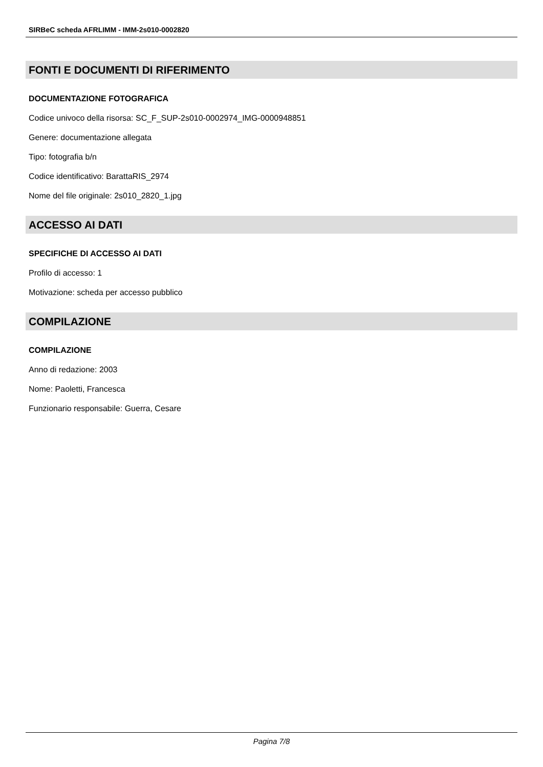SIRBeC scheda AFRLIMM - IMM-2s010-0002820
FONTI E DOCUMENTI DI RIFERIMENTO
DOCUMENTAZIONE FOTOGRAFICA
Codice univoco della risorsa: SC_F_SUP-2s010-0002974_IMG-0000948851
Genere: documentazione allegata
Tipo: fotografia b/n
Codice identificativo: BarattaRIS_2974
Nome del file originale: 2s010_2820_1.jpg
ACCESSO AI DATI
SPECIFICHE DI ACCESSO AI DATI
Profilo di accesso: 1
Motivazione: scheda per accesso pubblico
COMPILAZIONE
COMPILAZIONE
Anno di redazione: 2003
Nome: Paoletti, Francesca
Funzionario responsabile: Guerra, Cesare
Pagina 7/8